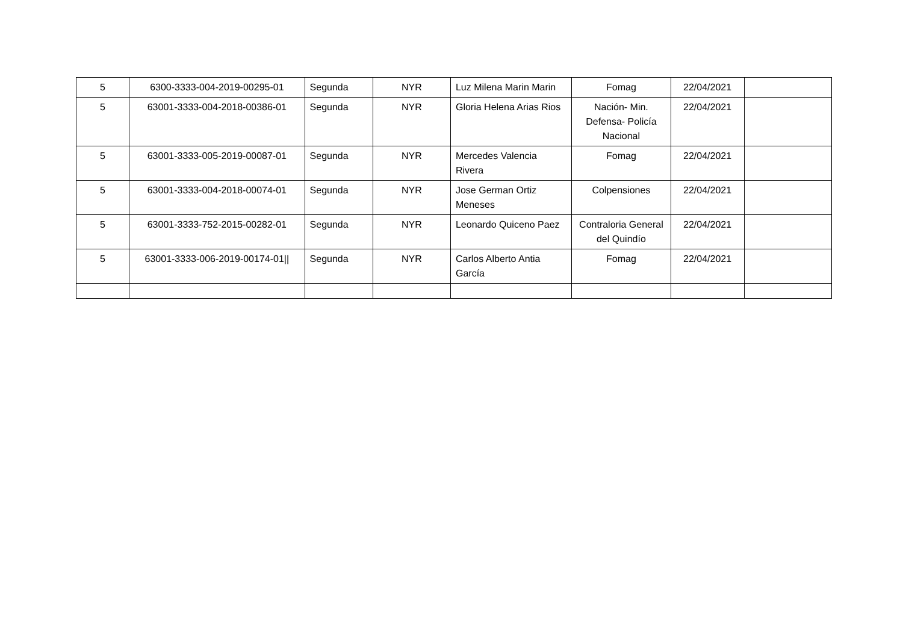| 5 | 6300-3333-004-2019-00295-01 | Segunda | NYR | Luz Milena Marin Marin | Fomag | 22/04/2021 | |
| 5 | 63001-3333-004-2018-00386-01 | Segunda | NYR | Gloria Helena Arias Rios | Nación- Min. Defensa- Policía Nacional | 22/04/2021 | |
| 5 | 63001-3333-005-2019-00087-01 | Segunda | NYR | Mercedes Valencia Rivera | Fomag | 22/04/2021 | |
| 5 | 63001-3333-004-2018-00074-01 | Segunda | NYR | Jose German Ortiz Meneses | Colpensiones | 22/04/2021 | |
| 5 | 63001-3333-752-2015-00282-01 | Segunda | NYR | Leonardo Quiceno Paez | Contraloria General del Quindío | 22/04/2021 | |
| 5 | 63001-3333-006-2019-00174-01// | Segunda | NYR | Carlos Alberto Antia García | Fomag | 22/04/2021 | |